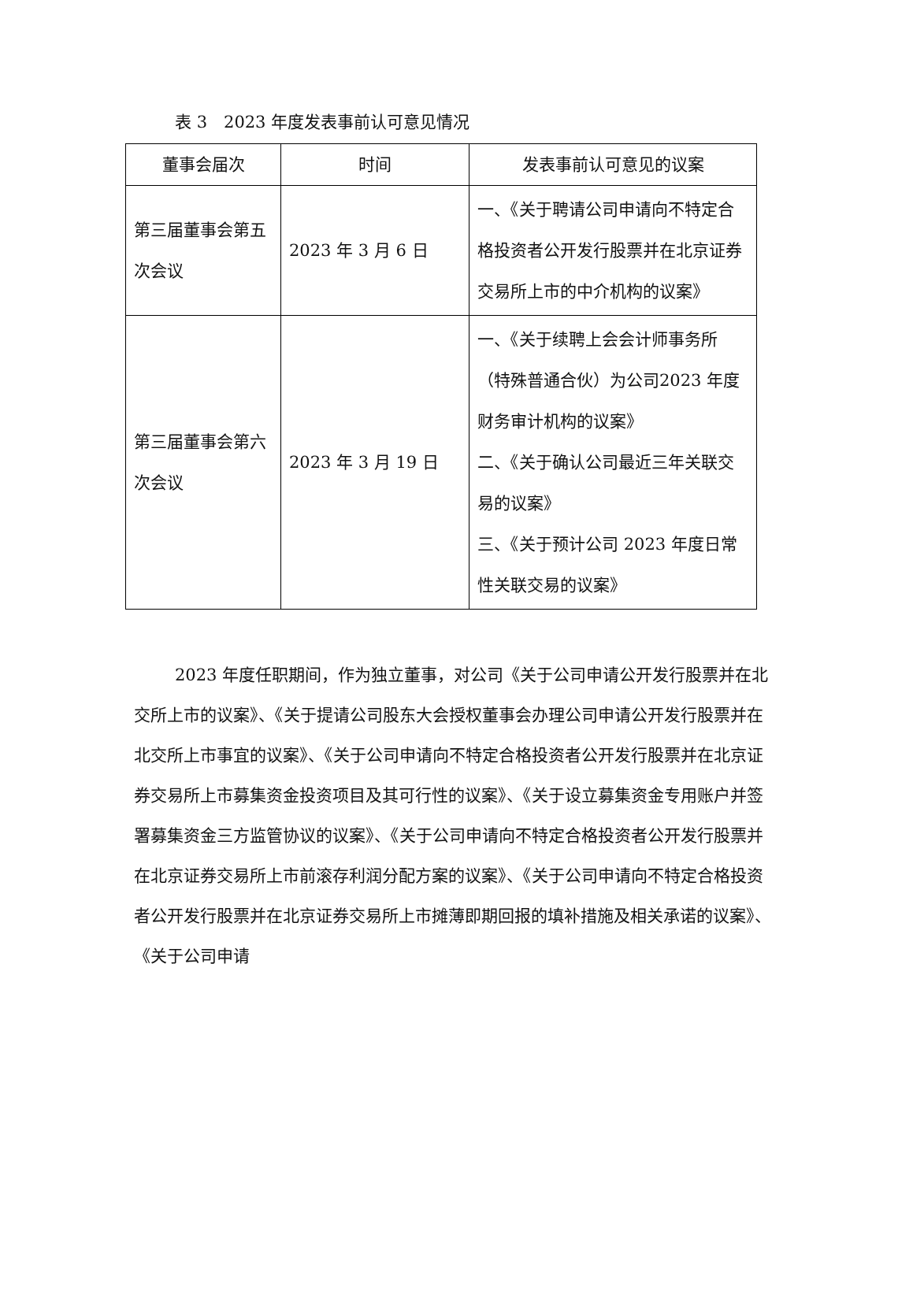表 3　2023 年度发表事前认可意见情况
| 董事会届次 | 时间 | 发表事前认可意见的议案 |
| --- | --- | --- |
| 第三届董事会第五次会议 | 2023 年 3 月 6 日 | 一、《关于聘请公司申请向不特定合格投资者公开发行股票并在北京证券交易所上市的中介机构的议案》 |
| 第三届董事会第六次会议 | 2023 年 3 月 19 日 | 一、《关于续聘上会会计师事务所（特殊普通合伙）为公司2023 年度财务审计机构的议案》 二、《关于确认公司最近三年关联交易的议案》 三、《关于预计公司 2023 年度日常性关联交易的议案》 |
2023 年度任职期间，作为独立董事，对公司《关于公司申请公开发行股票并在北交所上市的议案》、《关于提请公司股东大会授权董事会办理公司申请公开发行股票并在北交所上市事宜的议案》、《关于公司申请向不特定合格投资者公开发行股票并在北京证券交易所上市募集资金投资项目及其可行性的议案》、《关于设立募集资金专用账户并签署募集资金三方监管协议的议案》、《关于公司申请向不特定合格投资者公开发行股票并在北京证券交易所上市前滚存利润分配方案的议案》、《关于公司申请向不特定合格投资者公开发行股票并在北京证券交易所上市摊薄即期回报的填补措施及相关承诺的议案》、《关于公司申请